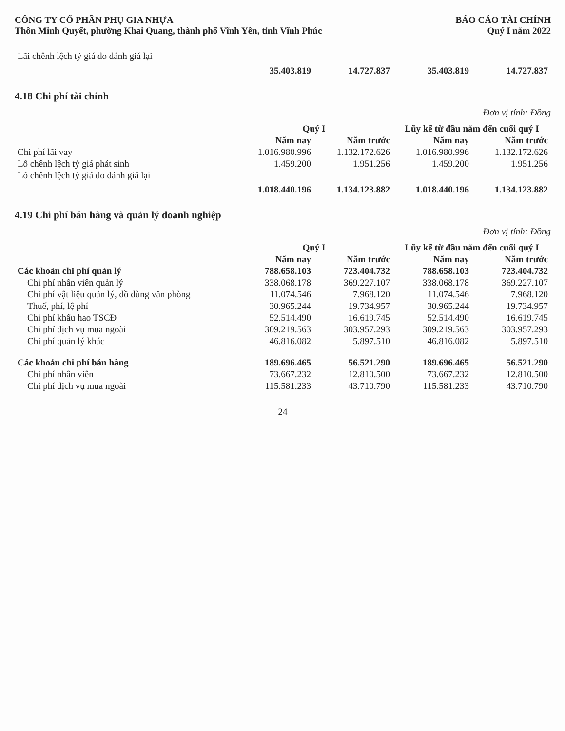CÔNG TY CỔ PHẦN PHỤ GIA NHỰA
Thôn Minh Quyết, phường Khai Quang, thành phố Vĩnh Yên, tỉnh Vĩnh Phúc
BÁO CÁO TÀI CHÍNH
Quý I năm 2022
| Lãi chênh lệch tỷ giá do đánh giá lại | | | | |
| | 35.403.819 | 14.727.837 | 35.403.819 | 14.727.837 |
4.18 Chi phí tài chính
Đơn vị tính: Đồng
| | Quý I | | Lũy kế từ đầu năm đến cuối quý I | |
| --- | --- | --- | --- | --- |
| | Năm nay | Năm trước | Năm nay | Năm trước |
| Chi phí lãi vay | 1.016.980.996 | 1.132.172.626 | 1.016.980.996 | 1.132.172.626 |
| Lỗ chênh lệch tỷ giá phát sinh | 1.459.200 | 1.951.256 | 1.459.200 | 1.951.256 |
| Lỗ chênh lệch tỷ giá do đánh giá lại | | | | |
| | 1.018.440.196 | 1.134.123.882 | 1.018.440.196 | 1.134.123.882 |
4.19 Chi phí bán hàng và quản lý doanh nghiệp
Đơn vị tính: Đồng
| | Quý I | | Lũy kế từ đầu năm đến cuối quý I | |
| --- | --- | --- | --- | --- |
| | Năm nay | Năm trước | Năm nay | Năm trước |
| Các khoản chi phí quản lý | 788.658.103 | 723.404.732 | 788.658.103 | 723.404.732 |
| Chi phí nhân viên quản lý | 338.068.178 | 369.227.107 | 338.068.178 | 369.227.107 |
| Chi phí vật liệu quản lý, đồ dùng văn phòng | 11.074.546 | 7.968.120 | 11.074.546 | 7.968.120 |
| Thuế, phí, lệ phí | 30.965.244 | 19.734.957 | 30.965.244 | 19.734.957 |
| Chi phí khấu hao TSCĐ | 52.514.490 | 16.619.745 | 52.514.490 | 16.619.745 |
| Chi phí dịch vụ mua ngoài | 309.219.563 | 303.957.293 | 309.219.563 | 303.957.293 |
| Chi phí quản lý khác | 46.816.082 | 5.897.510 | 46.816.082 | 5.897.510 |
| Các khoản chi phí bán hàng | 189.696.465 | 56.521.290 | 189.696.465 | 56.521.290 |
| Chi phí nhân viên | 73.667.232 | 12.810.500 | 73.667.232 | 12.810.500 |
| Chi phí dịch vụ mua ngoài | 115.581.233 | 43.710.790 | 115.581.233 | 43.710.790 |
24